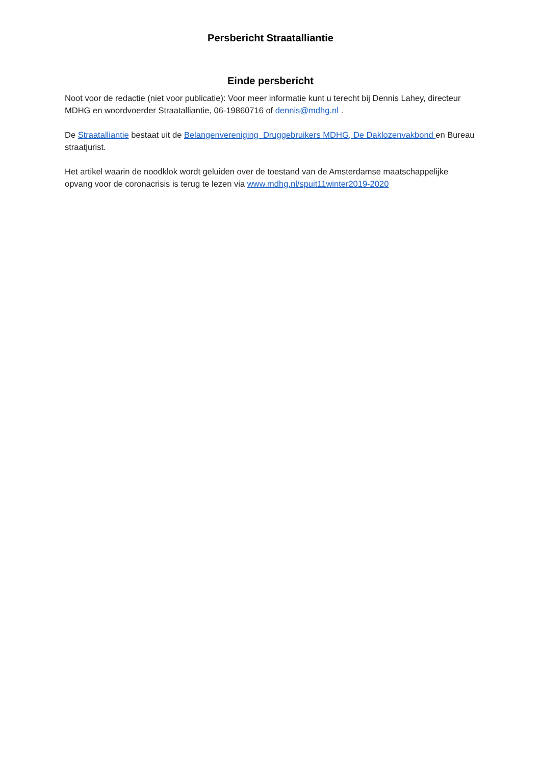Persbericht Straatalliantie
Einde persbericht
Noot voor de redactie (niet voor publicatie): Voor meer informatie kunt u terecht bij Dennis Lahey, directeur MDHG en woordvoerder Straatalliantie, 06-19860716 of dennis@mdhg.nl .
De Straatalliantie bestaat uit de Belangenvereniging Druggebruikers MDHG, De Daklozenvakbond en Bureau straatjurist.
Het artikel waarin de noodklok wordt geluiden over de toestand van de Amsterdamse maatschappelijke opvang voor de coronacrisis is terug te lezen via www.mdhg.nl/spuit11winter2019-2020